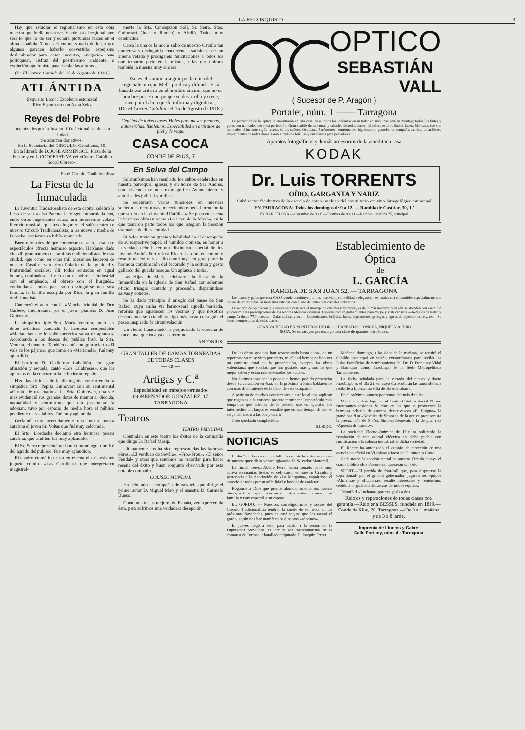LA RECONQUISTA 3
Hay que estudiar el regionalismo en esta obra maestra que Mella nos sirve. Y solo así el regionalismo será lo que ha de ser y echará profundas raíces en el alma española. Y no será entonces nada de lo en que algunos parecen haberlo convertido: espejismo deslumbrador para cazar incautos, «negocio» para politiquear, disfraz del positivismo ambiente, o evolución oportunista para escalar las alturas...
(De El Correo Catalán del 15 de Agosto de 1918.)
ATLÁNTIDA
Exquisito Licor : Excelente estomacal
Rico Espumoso con Agua Seltz
Reyes del Pobre
organizados por la Juventud Tradicionalista de esta ciudad.
Se admiten donativos:
En la Secretaría del CIRCULO, Caballeros, 10.
En la librería de D. JOSE ARMENGOL, Plaza de la Fuente y en la COOPERATIVA del «Centro Católico Social Obrero».
En el Círculo Tradicionalista
La Fiesta de la Inmaculada
La Juventud Tradicionalista de esta capital celebró la fiesta de su excelsa Patrona la Virgen Inmaculada con, entre otros importantes actos, una interesante velada literario-musical, que tuvo lugar en el salón-teatro de nuestro Círculo Tradicionalista, a las nueve y media de la noche, conforme se había anunciado.
Buen rato antes de que comenzara el acto, la sala de espectáculos ofrecía hermoso aspecto. Habíanse dado cita allí gran número de familias tradicionalistas de esta ciudad, que como en otras mil ocasiones hicieron de nuestro Casal el verdadero Palacio de la Igualdad y Fraternidad sociales; allí todos sentados en igual butaca, confúndese el rico con el pobre, el industrial con el empleado, el obrero con el burgués... confúndanse todos para solo distinguirse una sola familia, la familia escogida por Dios, la gran familia tradicionalista.
Comenzó el acto con la «Marcha triunfal de Don Carlos», interpretada por el joven pianista D. Juan Guinovart.
La simpática tiple Srta. María Ventura, lució sus dotes artísticas cantando la hermosa composición «Marianela» que le valió merecida salva de aplausos. Accediendo a los deseos del público bisó, la Srta. Ventura, el número. También cantó con gran acierto «El vals de los pájaros» que como en «Marianela», fué muy aplaudida.
El barítono D. Guillermo Gabaldón, con gran afinación y escuela, cantó «Los Calabreses», que los aplausos de la concurrencia le hicieron repetir.
Hizo las delicias de la distinguida concurrencia la simpática Srta. Pepita Guinovart con su sentimental «Cuento de una madre». La Srta. Guinovart, una vez más evidenció sus grandes dotes de memoria, dicción, naturalidad y sentimiento que tan justamente la adornan, tuvo por espacio de media hora el público pendiente de sus labios. Fué muy aplaudida.
Declamó muy acertadamente una bonita poesía catalana el joven Sr. Voltas que fué muy celebrada.
El Srto. Llordachs declamó otra hermosa poesía catalana, que también fué muy aplaudido.
El Sr. Serra representó un bonito monólogo, que fué del agrado del público. Fué muy aplaudido.
El cuadro dramático puso en escena el chistosísimo juguete cómico «Las Carolinas» que interpretaron magistral-
mente la Srta. Concepción Solé, Sr. Serra, Stos. Guinovart (Juan y Ramón) y Abelló. Todos muy celebrados.
Cerca la una de la noche salió de nuestro Círculo tan numerosa y distinguida concurrencia, satisfecha de tan amena velada y prodigando felicitaciones a todos los que tomaron parte en la misma, a las que unimos también la nuestra muy sincera.
Ese es el camino a seguir por la ética del regionalismo que Mella predica y difunde. Está basado ese criterio en el hombre mismo, que no es hombre por el cuerpo que se desarrolla y crece, sino por el alma que le informa y dignifica...
(De El Correo Catalán del 15 de Agosto de 1918.)
Cepillos de todas clases. Hules para mesas y camas, gutaperchas, linoleums. Especialidad en artículos de piel y de viaje.
CASA COCA
CONDE DE RIUS, 7
En Selva del Campo
Solemnísimos han resultado los cultos celebrados en nuestra parroquial iglesia, y en honor de San Andrés, con asistencia de nuestro magnífico Ayuntamiento y autoridades judicial y militar.
Se celebraron varias funciones en nuestras sociedades recreativas, mereciendo especial mención la que se dió en la «Juventud Católica». Se puso en escena la hermosa obra en verso «La Creu de la Masía», en la que tomaron parte todos los que integran la Sección dramática de dicha entidad.
Si todos tuvieron gracia y habilidad en el desempeño de su respectivo papel, el humilde cronista, en honor a la verdad, debe hacer una distinción especial de los jóvenes Andrés Fort y José Ricart. La obra en conjunto resultó un éxito, y a ello contribuyó en gran parte la hermosa combinación del decorado y la soltura y gesto gallardo del guarda bosque. Un aplauso a todos.
Las Hijas de María celebraron la fiesta de la Inmaculada en la iglesia de San Rafael con solemne oficio, trisagio cantado y procesión, disparándose salvas y cohetes.
Se ha dado principio al arreglo del paseo de San Rafael, cuya ancha vía hermoseará aquella barriada, reforma que agradecen los vecinos y que nosotros desearíamos se extendiera algo más hasta conseguir el paseo suspirado de circunvalación.
Un viento huracanado ha perjudicado la cosecha de la aceituna, que toca ya a su término.
ANTONIUS.
GRAN TALLER DE CAMAS TORNEADAS DE TODAS CLASES
— de —
Artigas y C.<sup>a</sup>
Especialidad en trabajos torneados
GOBERNADOR GONZALEZ, 17
TARRAGONA
Teatros
TEATRO PRINCIPAL
Continúan en este teatro los éxitos de la compañía que dirige D. Rafael Masip.
Ultimamente nos ha sido representadas las famosas obras, «El verdugo de Sevilla», «Frou-Frou», «El señor Feudal» y otras que sentimos no recordar para hacer reseña del éxito y buen conjunto observado por esta notable compañía.
COLISEO MUNDIAL
Ha debutado la compañía de zarzuela que dirige el primer actor D. Miguel Miró y el maestro D. Carmelo Bueso.
Como una de las mejores de España, venía precedida ésta, pero sufrimos una verdadera decepción.
OPTICO
SEBASTIÁN
VALL
( Sucesor de P. Aragón )
Portalet, núm. 1 —— Tarragona
La perfección de la Optica la encontrarán en esta casa: tiene todos los adelantos en su taller en máquinas para su montaje; todos los lentes y gafas son montados con toda perfección. Gran surtido de monturas y cristales de todas clases, cilindros, esferoc lindro, faceta, bifocales que son montados al instante según recetas de los señores Oculistas. Barómetros, termómetros, higrómetros, gemelos de campaña, marina, prismáticos, impertinentes de todas clases. Gran surtido de brújulas y cuadrantes para pescadores.
Aparatos fotográficos y demás accesorios de la acreditada casa
KODAK
Dr. Luis TORRENTS
OÍDO, GARGANTA Y NARIZ
Subdirector facultativo de la escuela de sordo-mudos y del consultorio oto-rino-laringológico municipal
EN TARRAGONA: Todos los domingos de 9 a 12. — Rambla de Castelar, 30, 1.º
EN BARCELONA.—Consulta: de 3 a 6.—Festivos de 9 a 11.—Rambla Cataluña 75, principal.
Establecimiento de Óptica
de
L. GARCÍA
RAMBLA DE SAN JUAN 52. — TARRAGONA
Los lentes y gafas que esta CASA vende constituyen un buen servicio, comodidad y elegancia, los cuales son construidos especialmente con objeto de evitar todas las molestias sufridas con el uso de lentes con cristales ordinarios.
La sección de óptica con que cuenta esta casa para el montaje de cristales y monturas, es de lo más moderno y en ella se atienden con exactitud y economía las prescripciones de los señores Médicos oculistas. Especialidad en gafas y lentes para miope y vista cansada.—Gemelos de teatro y campaña desde 7'50 pesetas.—Gafas ciclista y auto.—Impertinentes, brújulas, lupas, higrometros, geringas y agujas de inyecciones etc., etc.—Se hacen composturas de todas clases.
GRAN VARIEDAD EN MONTURAS DE ORO, CHAPEADAS, CONCHA, NIQUEL Y ACERO
NOTA: Se construyen por encargo toda clase de aparatos ortopédicos.
De las obras que nos han representado hasta ahora, de un repertorio ya muy visto por cierto, ni aún así hemos podido ver un conjunto total en la presentación, excepto las obras valencianas que son las que han gustado más y son las que mejor saben y están más adecuados los actores.
No decimos más por lo poco que hemos podido presenciar desde su actuación en ésta, en la próxima crónica hablaremos con más detenimiento de la labor de esta compañía.
A petición de muchos concurrentes a este local nos suplican que rogamos a la empresa procure terminar el espectáculo más temprano, que además de lo pesado que es aguantar los intermedios tan largos es sensible que en este tiempo de frío se salga del teatro a las dos y cuarto.
Creo quedarán complacidos.
SILBIDO.
NOTICIAS
El día 7 de los corrientes falleció en esta la virtuosa esposa de nuestro queridísimo correligionario D. Salvador Martorell.
La finada Teresa Abelló Ferré, había tomado parte muy activa en cuantas fiestas se celebraron en nuestro Círculo, y pertenecía a la Asociación de «La Margarita», captándose el aprecio de todos por su afabilidad y bondad de carácter.
Rogamos a Dios que premie abundantemente sus buenas obras, a la vez que envía mos nuestro sentido pésame a su familia y muy especial a su esposo.
EL GORDO. — Nuestros correligionarios y socios del Círculo Tradicionalista tendrán la suerte de ser ricos en las próximas Navidades, pues es casi seguro que les tocará el gordo, según nos han manifestado distintos «adivinos».
El jueves llegó a ésta, para asistir a la sesión de la Diputación provincial, el jefe de los tradicionalistas de la comarca de Tortosa, e batallador diputado D. Joaquín Ferrer.
Mañana, domingo, a las doce de la mañana, se reunirá el Cabildo municipal en sesión extraordinaria para recibir las Bulas Pontificias de nombramiento del Dr. D. Francisco Vidal y Barraquer como Arzobispo de la Sede Metropolitana Tarraconense.
La fecha señalada para la entrada del nuevo y docto Arzobispo es el día 21, en cuyo día acudirán las autoridades a recibirle a la próxima villa de Torredembarra.
En el próximo número podremos dar más detalles.
Mañana tendrán lugar en el Centro Católico Social Obrero interesantes sesiones de cine en las que se proyectará la hermosa película de asuntos detectivescos «El Enigma» la grandiosa film «Novelita de Simona» de la que es protagonista la precoz niña de 5 años Simona Genovais y la de gran risa «Apuesta de Canuto».
La sociedad Electro-Química de Flix ha solicitado la instalación de una central eléctrica en dicho pueblo con ramificación a la colonia industrial de dicha sociedad.
El Rector ha autorizado el cambio de dirección de una escuela no oficial en Vilaplana a favor de D. Antonio Cueto.
Cada noche la sección teatral de nuestro Círculo ensaya el drama bíblico «Els Pastorets», que serán un éxito.
SPORT.—El partido de foot-ball que, para disputarse la copa donada por el general gobernador, jugaron los equipos «Almansa» y «Luchana», resultó interesante y reñidísimo, debido a la igualdad de fuerzas de ambos equipos.
Triunfó el «Luchana» por tres goals a dos.
Relojes y reparaciones de todas clases con garantía.—Relojería BESSES, fundada en 1819.—Conde de Rius, 20, Tarragona.—De 9 a 1 mañana y de 3 a 8 tarde.
Imprenta de Llorens y Cabré
Calle Fortuny, núm. 4 : Tarragona